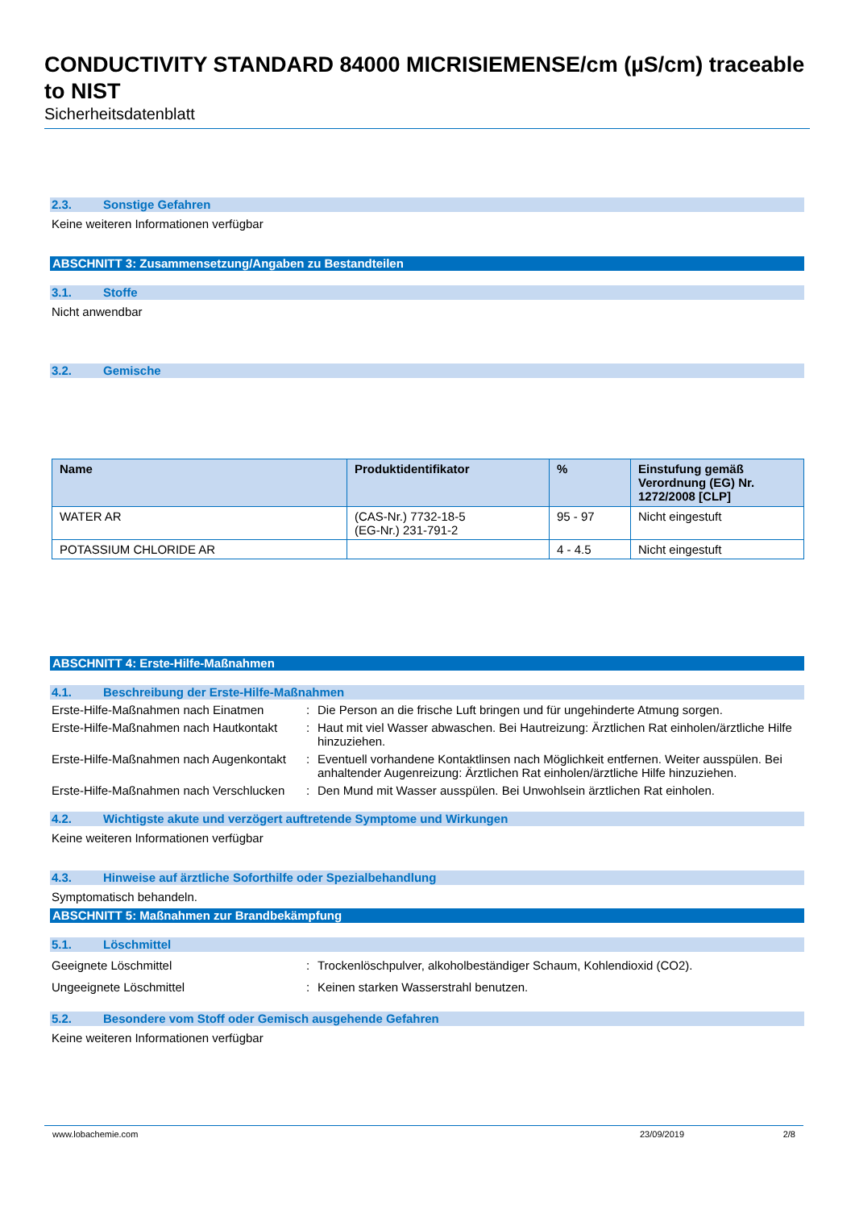CONDUCTIVITY STANDARD 84000 MICRISIEMENSE/cm (µS/cm) traceable to NIST
Sicherheitsdatenblatt
2.3. Sonstige Gefahren
Keine weiteren Informationen verfügbar
ABSCHNITT 3: Zusammensetzung/Angaben zu Bestandteilen
3.1. Stoffe
Nicht anwendbar
3.2. Gemische
| Name | Produktidentifikator | % | Einstufung gemäß Verordnung (EG) Nr. 1272/2008 [CLP] |
| --- | --- | --- | --- |
| WATER AR | (CAS-Nr.) 7732-18-5 (EG-Nr.) 231-791-2 | 95 - 97 | Nicht eingestuft |
| POTASSIUM CHLORIDE AR | | 4 - 4.5 | Nicht eingestuft |
ABSCHNITT 4: Erste-Hilfe-Maßnahmen
4.1. Beschreibung der Erste-Hilfe-Maßnahmen
Erste-Hilfe-Maßnahmen nach Einatmen
:
Die Person an die frische Luft bringen und für ungehinderte Atmung sorgen.
Erste-Hilfe-Maßnahmen nach Hautkontakt
:
Haut mit viel Wasser abwaschen. Bei Hautreizung: Ärztlichen Rat einholen/ärztliche Hilfe hinzuziehen.
Erste-Hilfe-Maßnahmen nach Augenkontakt
:
Eventuell vorhandene Kontaktlinsen nach Möglichkeit entfernen. Weiter ausspülen. Bei anhaltender Augenreizung: Ärztlichen Rat einholen/ärztliche Hilfe hinzuziehen.
Erste-Hilfe-Maßnahmen nach Verschlucken
:
Den Mund mit Wasser ausspülen. Bei Unwohlsein ärztlichen Rat einholen.
4.2. Wichtigste akute und verzögert auftretende Symptome und Wirkungen
Keine weiteren Informationen verfügbar
4.3. Hinweise auf ärztliche Soforthilfe oder Spezialbehandlung
Symptomatisch behandeln.
ABSCHNITT 5: Maßnahmen zur Brandbekämpfung
5.1. Löschmittel
Geeignete Löschmittel
:
Trockenlöschpulver, alkoholbeständiger Schaum, Kohlendioxid (CO2).
Ungeeignete Löschmittel
:
Keinen starken Wasserstrahl benutzen.
5.2. Besondere vom Stoff oder Gemisch ausgehende Gefahren
Keine weiteren Informationen verfügbar
www.lobachemie.com 23/09/2019 2/8